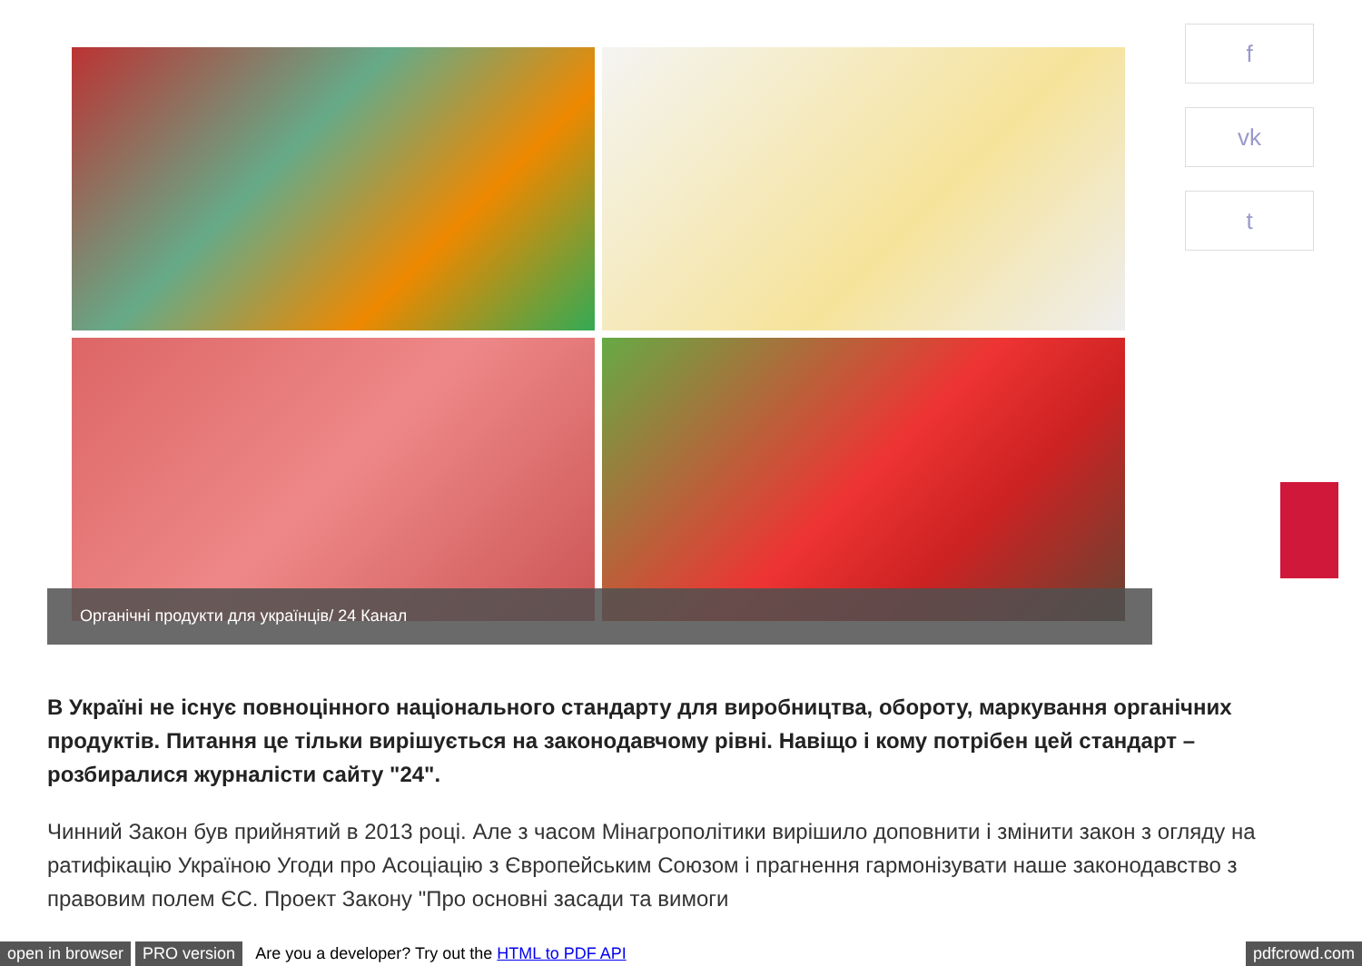Органічні продукти для українців/ 24 Канал f
vk
t
В Україні не існує повноцінного національного стандарту для виробництва, обороту, маркування органічних продуктів. Питання це тільки вирішується на законодавчому рівні. Навіщо і кому потрібен цей стандарт – розбиралися журналісти сайту "24".
Чинний Закон був прийнятий в 2013 році. Але з часом Мінагрополітики вирішило доповнити і змінити закон з огляду на ратифікацію Україною Угоди про Асоціацію з Європейським Союзом і прагнення гармонізувати наше законодавство з правовим полем ЄС. Проект Закону "Про основні засади та вимоги
open in browser PRO version Are you a developer? Try out the HTML to PDF API pdfcrowd.com